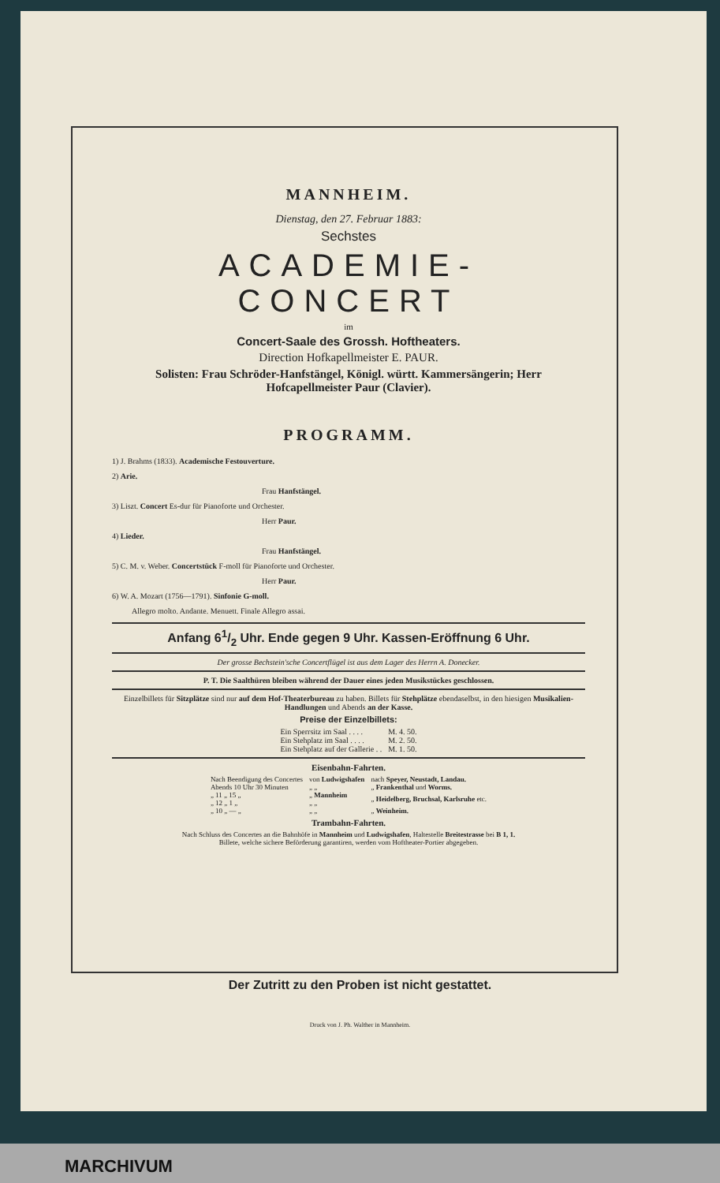MANNHEIM.
Dienstag, den 27. Februar 1883:
Sechstes
ACADEMIE-CONCERT
im
Concert-Saale des Grossh. Hoftheaters.
Direction Hofkapellmeister E. PAUR.
Solisten: Frau Schröder-Hanfstängel, Königl. württ. Kammersängerin; Herr Hofcapellmeister Paur (Clavier).
PROGRAMM.
1) J. Brahms (1833). Academische Festouverture.
2) Arie.
Frau Hanfstängel.
3) Liszt. Concert Es-dur für Pianoforte und Orchester.
Herr Paur.
4) Lieder.
Frau Hanfstängel.
5) C. M. v. Weber. Concertstück F-moll für Pianoforte und Orchester.
Herr Paur.
6) W. A. Mozart (1756—1791). Sinfonie G-moll.
Allegro molto. Andante. Menuett. Finale Allegro assai.
Anfang 61/2 Uhr. Ende gegen 9 Uhr. Kassen-Eröffnung 6 Uhr.
Der grosse Bechstein'sche Concertflügel ist aus dem Lager des Herrn A. Donecker.
P. T. Die Saalthüren bleiben während der Dauer eines jeden Musikstückes geschlossen.
Einzelbillets für Sitzplätze sind nur auf dem Hof-Theaterbureau zu haben. Billets für Stehplätze ebendaselbst, in den hiesigen Musikalien-Handlungen und Abends an der Kasse.
Preise der Einzelbillets:
| Ein Sperrsitz im Saal . . . . | M. 4. 50. |
| Ein Stehplatz im Saal . . . . | M. 2. 50. |
| Ein Stehplatz auf der Gallerie . . | M. 1. 50. |
Eisenbahn-Fahrten.
| Nach Beendigung des Concertes | von Ludwigshafen | nach Speyer, Neustadt, Landau. |
| Abends 10 Uhr 30 Minuten | „ „ | „ Frankenthal und Worms. |
| „ 11 „ 15 „ | „ Mannheim | „ Heidelberg, Bruchsal, Karlsruhe etc. |
| „ 12 „ 1 „ | „ „ | |
| „ 10 „ — „ | „ „ | „ Weinheim. |
Trambahn-Fahrten.
Nach Schluss des Concertes an die Bahnhöfe in Mannheim und Ludwigshafen, Haltestelle Breitestrasse bei B 1, 1.
Billete, welche sichere Beförderung garantiren, werden vom Hoftheater-Portier abgegeben.
Der Zutritt zu den Proben ist nicht gestattet.
Druck von J. Ph. Walther in Mannheim.
MARCHIVUM